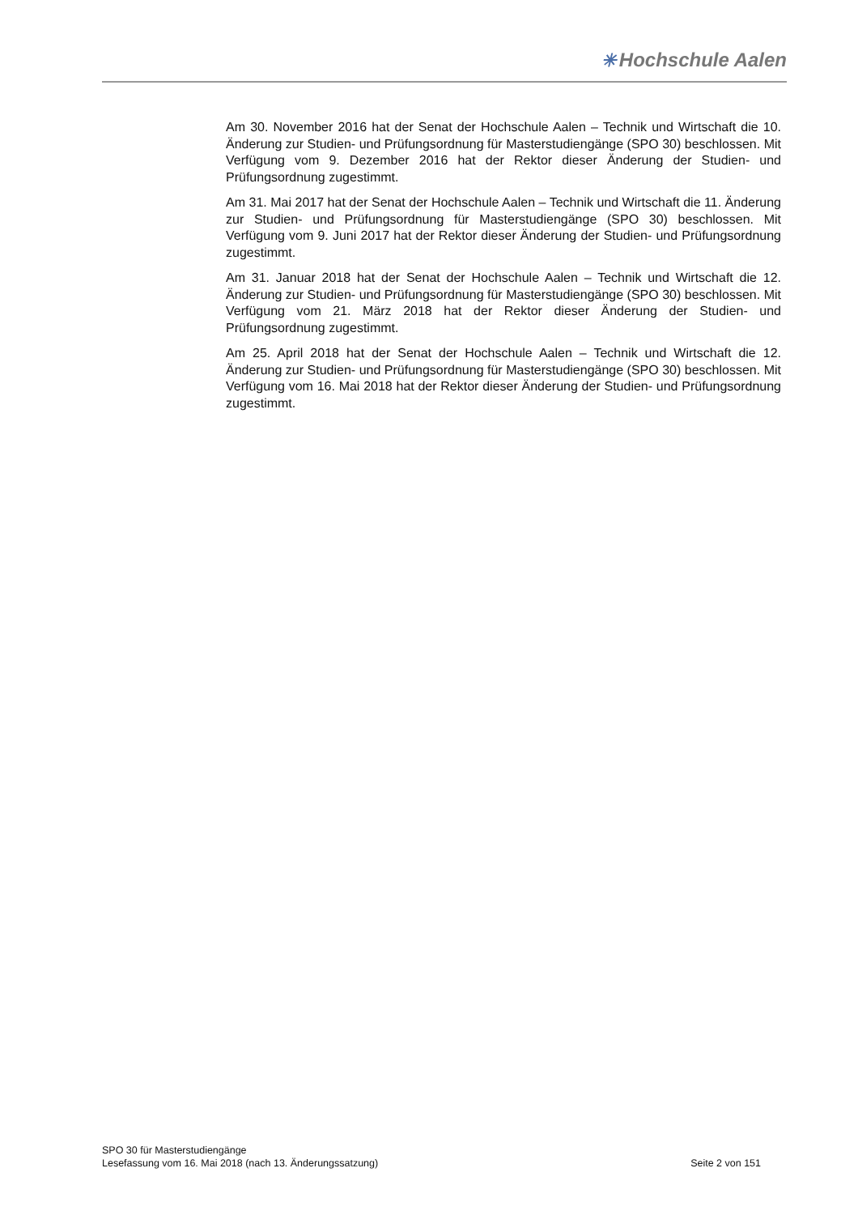✳ Hochschule Aalen
Am 30. November 2016 hat der Senat der Hochschule Aalen – Technik und Wirtschaft die 10. Änderung zur Studien- und Prüfungsordnung für Masterstudiengänge (SPO 30) beschlossen. Mit Verfügung vom 9. Dezember 2016 hat der Rektor dieser Änderung der Studien- und Prüfungsordnung zugestimmt.
Am 31. Mai 2017 hat der Senat der Hochschule Aalen – Technik und Wirtschaft die 11. Änderung zur Studien- und Prüfungsordnung für Masterstudiengänge (SPO 30) beschlossen. Mit Verfügung vom 9. Juni 2017 hat der Rektor dieser Änderung der Studien- und Prüfungsordnung zugestimmt.
Am 31. Januar 2018 hat der Senat der Hochschule Aalen – Technik und Wirtschaft die 12. Änderung zur Studien- und Prüfungsordnung für Masterstudiengänge (SPO 30) beschlossen. Mit Verfügung vom 21. März 2018 hat der Rektor dieser Änderung der Studien- und Prüfungsordnung zugestimmt.
Am 25. April 2018 hat der Senat der Hochschule Aalen – Technik und Wirtschaft die 12. Änderung zur Studien- und Prüfungsordnung für Masterstudiengänge (SPO 30) beschlossen. Mit Verfügung vom 16. Mai 2018 hat der Rektor dieser Änderung der Studien- und Prüfungsordnung zugestimmt.
SPO 30 für Masterstudiengänge
Lesefassung vom 16. Mai 2018 (nach 13. Änderungssatzung) Seite 2 von 151